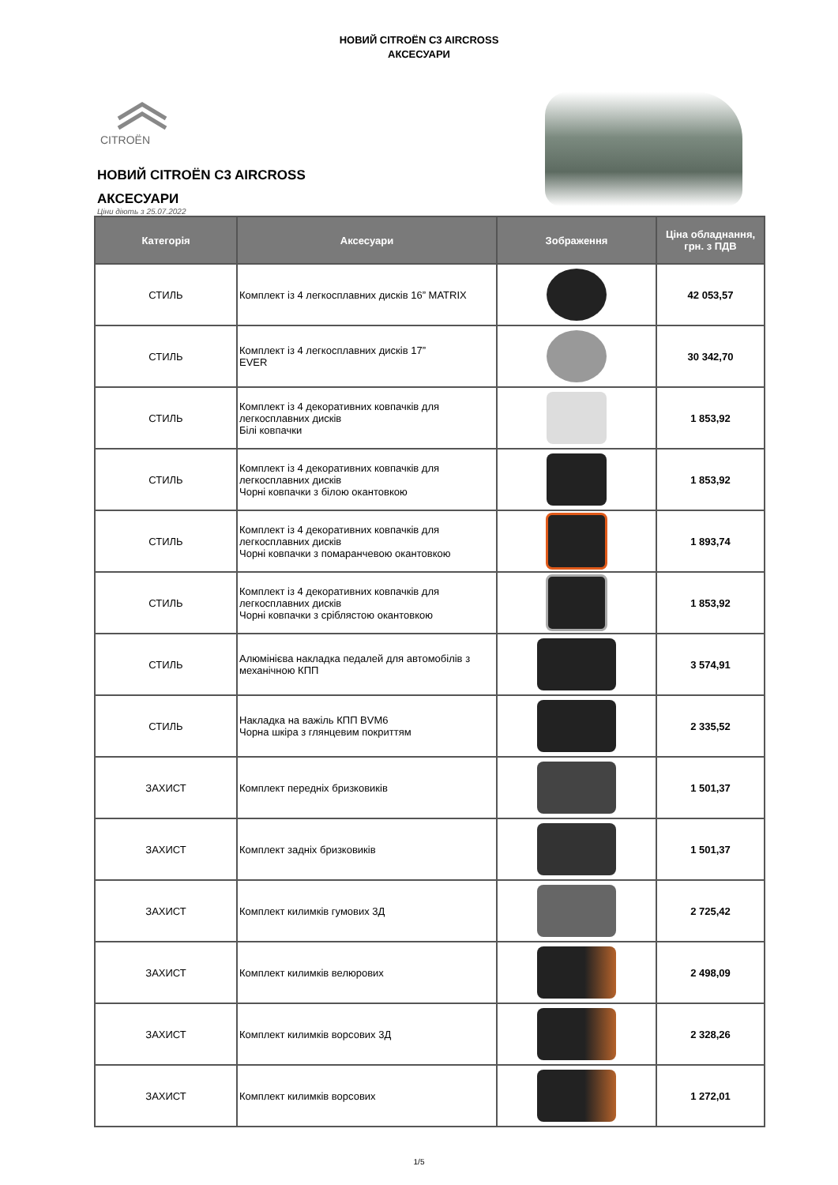НОВИЙ CITROËN C3 AIRCROSS
АКСЕСУАРИ
CITROËN
НОВИЙ CITROËN C3 AIRCROSS
АКСЕСУАРИ
Ціни діють з 25.07.2022
| Категорія | Аксесуари | Зображення | Ціна обладнання, грн. з ПДВ |
| --- | --- | --- | --- |
| СТИЛЬ | Комплект із 4 легкосплавних дисків 16” MATRIX | | 42 053,57 |
| СТИЛЬ | Комплект із 4 легкосплавних дисків 17” EVER | | 30 342,70 |
| СТИЛЬ | Комплект із 4 декоративних ковпачків для легкосплавних дисків Білі ковпачки | | 1 853,92 |
| СТИЛЬ | Комплект із 4 декоративних ковпачків для легкосплавних дисків Чорні ковпачки з білою окантовкою | | 1 853,92 |
| СТИЛЬ | Комплект із 4 декоративних ковпачків для легкосплавних дисків Чорні ковпачки з помаранчевою окантовкою | | 1 893,74 |
| СТИЛЬ | Комплект із 4 декоративних ковпачків для легкосплавних дисків Чорні ковпачки з сріблястою окантовкою | | 1 853,92 |
| СТИЛЬ | Алюмінієва накладка педалей для автомобілів з механічною КПП | | 3 574,91 |
| СТИЛЬ | Накладка на важіль КПП BVM6 Чорна шкіра з глянцевим покриттям | | 2 335,52 |
| ЗАХИСТ | Комплект передніх бризковиків | | 1 501,37 |
| ЗАХИСТ | Комплект задніх бризковиків | | 1 501,37 |
| ЗАХИСТ | Комплект килимків гумових 3Д | | 2 725,42 |
| ЗАХИСТ | Комплект килимків велюрових | | 2 498,09 |
| ЗАХИСТ | Комплект килимків ворсових 3Д | | 2 328,26 |
| ЗАХИСТ | Комплект килимків ворсових | | 1 272,01 |
1/5